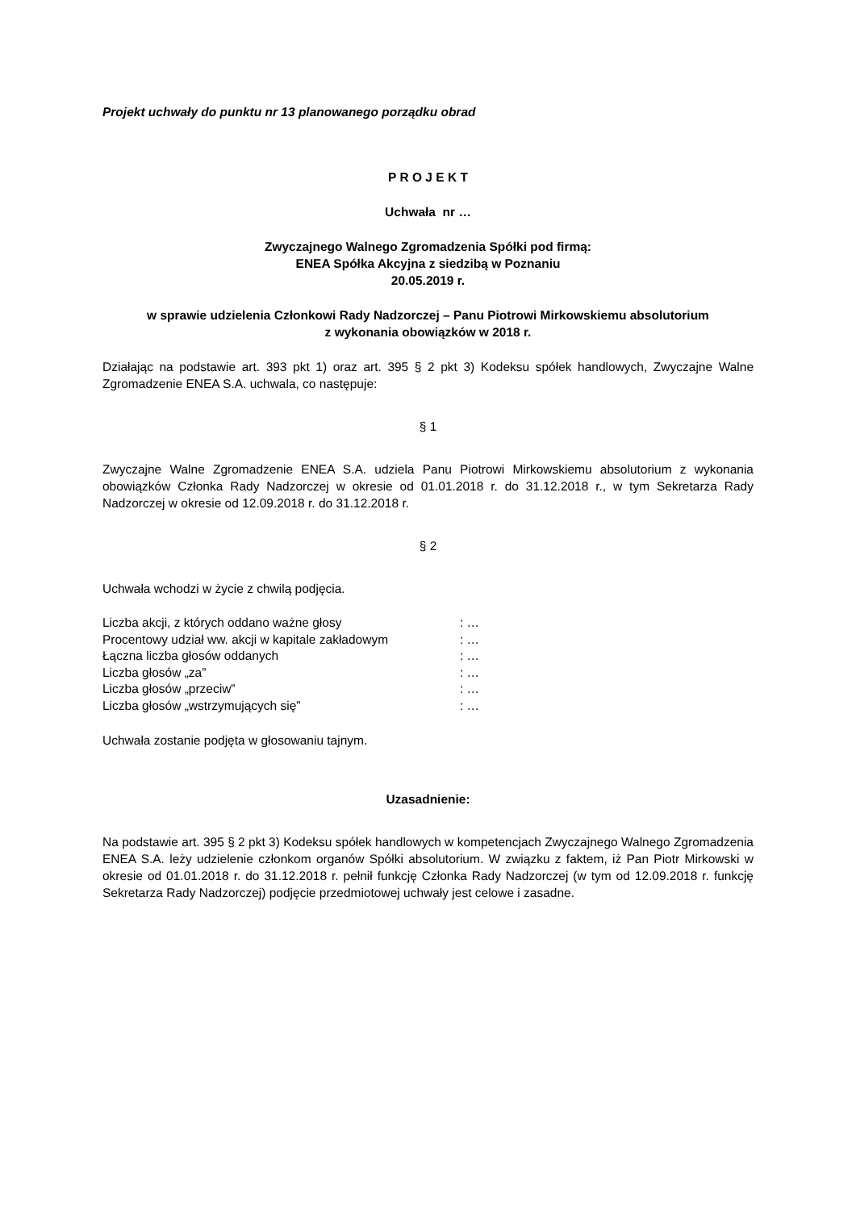Projekt uchwały do punktu nr 13 planowanego porządku obrad
P R O J E K T
Uchwała nr …
Zwyczajnego Walnego Zgromadzenia Spółki pod firmą:
ENEA Spółka Akcyjna z siedzibą w Poznaniu
20.05.2019 r.
w sprawie udzielenia Członkowi Rady Nadzorczej – Panu Piotrowi Mirkowskiemu absolutorium
z wykonania obowiązków w 2018 r.
Działając na podstawie art. 393 pkt 1) oraz art. 395 § 2 pkt 3) Kodeksu spółek handlowych, Zwyczajne Walne Zgromadzenie ENEA S.A. uchwala, co następuje:
§ 1
Zwyczajne Walne Zgromadzenie ENEA S.A. udziela Panu Piotrowi Mirkowskiemu absolutorium z wykonania obowiązków Członka Rady Nadzorczej w okresie od 01.01.2018 r. do 31.12.2018 r., w tym Sekretarza Rady Nadzorczej w okresie od 12.09.2018 r. do 31.12.2018 r.
§ 2
Uchwała wchodzi w życie z chwilą podjęcia.
| Liczba akcji, z których oddano ważne głosy | : … |
| Procentowy udział ww. akcji w kapitale zakładowym | : … |
| Łączna liczba głosów oddanych | : … |
| Liczba głosów „za” | : … |
| Liczba głosów „przeciw” | : … |
| Liczba głosów „wstrzymujących się” | : … |
Uchwała zostanie podjęta w głosowaniu tajnym.
Uzasadnienie:
Na podstawie art. 395 § 2 pkt 3) Kodeksu spółek handlowych w kompetencjach Zwyczajnego Walnego Zgromadzenia ENEA S.A. leży udzielenie członkom organów Spółki absolutorium. W związku z faktem, iż Pan Piotr Mirkowski w okresie od 01.01.2018 r. do 31.12.2018 r. pełnił funkcję Członka Rady Nadzorczej (w tym od 12.09.2018 r. funkcję Sekretarza Rady Nadzorczej) podjęcie przedmiotowej uchwały jest celowe i zasadne.